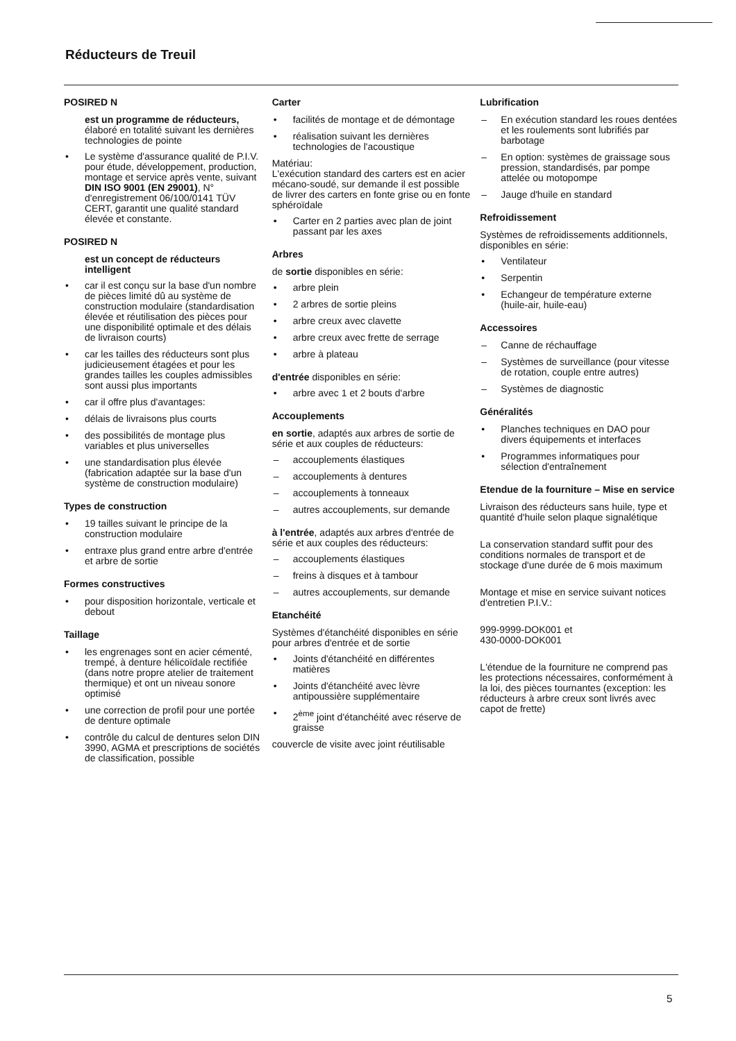Réducteurs de Treuil
POSIRED N
est un programme de réducteurs, élaboré en totalité suivant les dernières technologies de pointe
• Le système d'assurance qualité de P.I.V. pour étude, développement, production, montage et service après vente, suivant DIN ISO 9001 (EN 29001), N° d'enregistrement 06/100/0141 TÜV CERT, garantit une qualité standard élevée et constante.
POSIRED N
est un concept de réducteurs intelligent
• car il est conçu sur la base d'un nombre de pièces limité dû au système de construction modulaire (standardisation élevée et réutilisation des pièces pour une disponibilité optimale et des délais de livraison courts)
• car les tailles des réducteurs sont plus judicieusement étagées et pour les grandes tailles les couples admissibles sont aussi plus importants
• car il offre plus d'avantages:
• délais de livraisons plus courts
• des possibilités de montage plus variables et plus universelles
• une standardisation plus élevée (fabrication adaptée sur la base d'un système de construction modulaire)
Types de construction
• 19 tailles suivant le principe de la construction modulaire
• entraxe plus grand entre arbre d'entrée et arbre de sortie
Formes constructives
• pour disposition horizontale, verticale et debout
Taillage
• les engrenages sont en acier cémenté, trempé, à denture hélicoïdale rectifiée (dans notre propre atelier de traitement thermique) et ont un niveau sonore optimisé
• une correction de profil pour une portée de denture optimale
• contrôle du calcul de dentures selon DIN 3990, AGMA et prescriptions de sociétés de classification, possible
Carter
• facilités de montage et de démontage
• réalisation suivant les dernières technologies de l'acoustique
Matériau:
L'exécution standard des carters est en acier mécano-soudé, sur demande il est possible de livrer des carters en fonte grise ou en fonte sphéroïdale
• Carter en 2 parties avec plan de joint passant par les axes
Arbres
de sortie disponibles en série:
• arbre plein
• 2 arbres de sortie pleins
• arbre creux avec clavette
• arbre creux avec frette de serrage
• arbre à plateau
d'entrée disponibles en série:
• arbre avec 1 et 2 bouts d'arbre
Accouplements
en sortie, adaptés aux arbres de sortie de série et aux couples de réducteurs:
– accouplements élastiques
– accouplements à dentures
– accouplements à tonneaux
– autres accouplements, sur demande
à l'entrée, adaptés aux arbres d'entrée de série et aux couples des réducteurs:
– accouplements élastiques
– freins à disques et à tambour
– autres accouplements, sur demande
Etanchéité
Systèmes d'étanchéité disponibles en série pour arbres d'entrée et de sortie
• Joints d'étanchéité en différentes matières
• Joints d'étanchéité avec lèvre antipoussière supplémentaire
• 2<sup>ème</sup> joint d'étanchéité avec réserve de graisse
couvercle de visite avec joint réutilisable
Lubrification
– En exécution standard les roues dentées et les roulements sont lubrifiés par barbotage
– En option: systèmes de graissage sous pression, standardisés, par pompe attelée ou motopompe
– Jauge d'huile en standard
Refroidissement
Systèmes de refroidissements additionnels, disponibles en série:
• Ventilateur
• Serpentin
• Echangeur de température externe (huile-air, huile-eau)
Accessoires
– Canne de réchauffage
– Systèmes de surveillance (pour vitesse de rotation, couple entre autres)
– Systèmes de diagnostic
Généralités
• Planches techniques en DAO pour divers équipements et interfaces
• Programmes informatiques pour sélection d'entraînement
Etendue de la fourniture – Mise en service
Livraison des réducteurs sans huile, type et quantité d'huile selon plaque signalétique
La conservation standard suffit pour des conditions normales de transport et de stockage d'une durée de 6 mois maximum
Montage et mise en service suivant notices d'entretien P.I.V.:
999-9999-DOK001 et
430-0000-DOK001
L'étendue de la fourniture ne comprend pas les protections nécessaires, conformément à la loi, des pièces tournantes (exception: les réducteurs à arbre creux sont livrés avec capot de frette)
5